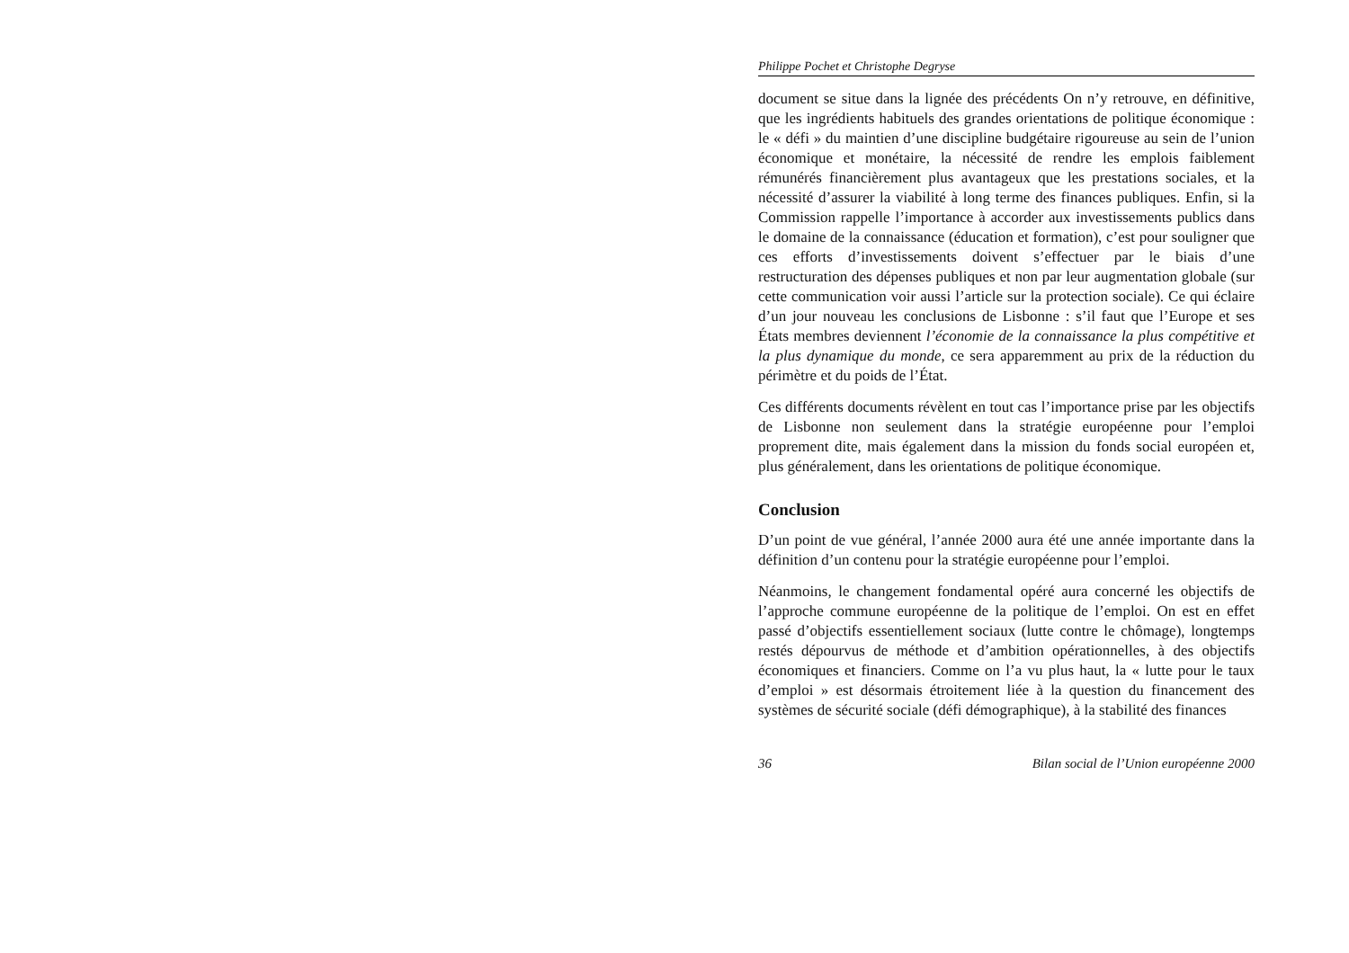Philippe Pochet et Christophe Degryse
document se situe dans la lignée des précédents On n’y retrouve, en définitive, que les ingrédients habituels des grandes orientations de politique économique : le « défi » du maintien d’une discipline budgétaire rigoureuse au sein de l’union économique et monétaire, la nécessité de rendre les emplois faiblement rémunérés financièrement plus avantageux que les prestations sociales, et la nécessité d’assurer la viabilité à long terme des finances publiques. Enfin, si la Commission rappelle l’importance à accorder aux investissements publics dans le domaine de la connaissance (éducation et formation), c’est pour souligner que ces efforts d’investissements doivent s’effectuer par le biais d’une restructuration des dépenses publiques et non par leur augmentation globale (sur cette communication voir aussi l’article sur la protection sociale). Ce qui éclaire d’un jour nouveau les conclusions de Lisbonne : s’il faut que l’Europe et ses États membres deviennent l’économie de la connaissance la plus compétitive et la plus dynamique du monde, ce sera apparemment au prix de la réduction du périmètre et du poids de l’État.
Ces différents documents révèlent en tout cas l’importance prise par les objectifs de Lisbonne non seulement dans la stratégie européenne pour l’emploi proprement dite, mais également dans la mission du fonds social européen et, plus généralement, dans les orientations de politique économique.
Conclusion
D’un point de vue général, l’année 2000 aura été une année importante dans la définition d’un contenu pour la stratégie européenne pour l’emploi.
Néanmoins, le changement fondamental opéré aura concerné les objectifs de l’approche commune européenne de la politique de l’emploi. On est en effet passé d’objectifs essentiellement sociaux (lutte contre le chômage), longtemps restés dépourvus de méthode et d’ambition opérationnelles, à des objectifs économiques et financiers. Comme on l’a vu plus haut, la « lutte pour le taux d’emploi » est désormais étroitement liée à la question du financement des systèmes de sécurité sociale (défi démographique), à la stabilité des finances
36 Bilan social de l’Union européenne 2000